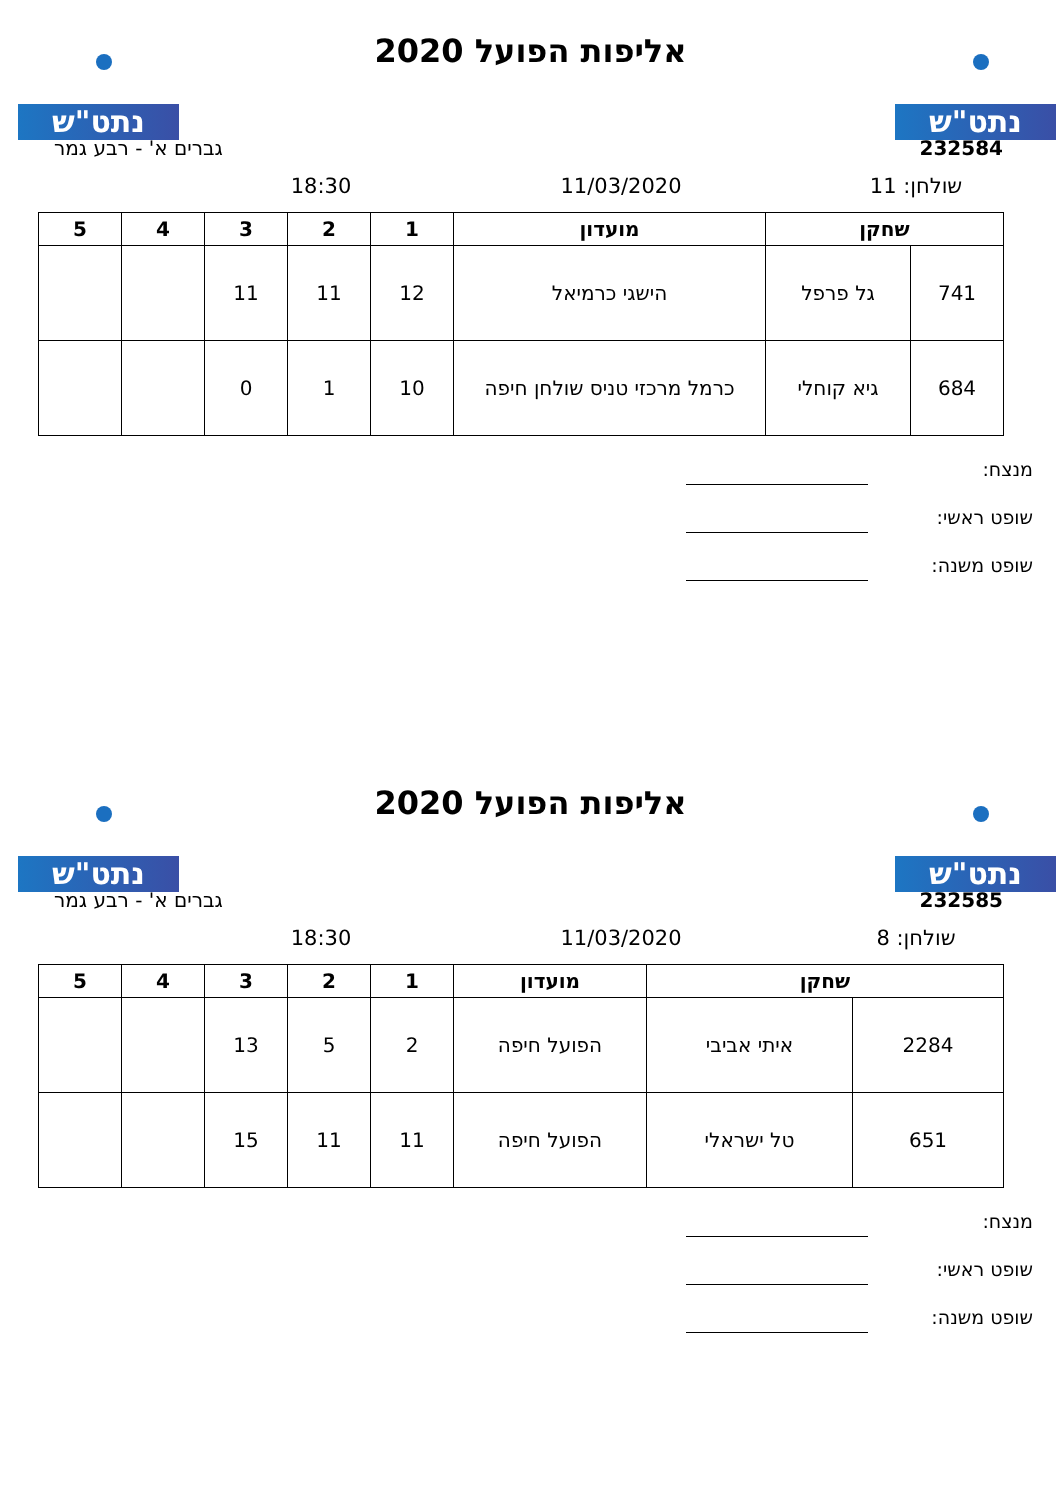נתט"ש נתט"ש
אליפות הפועל 2020
232584 גברים א' - רבע גמר
שולחן: 11 11/03/2020 18:30
| שחקן | | מועדון | 1 | 2 | 3 | 4 | 5 |
| --- | --- | --- | --- | --- | --- | --- | --- |
| 741 | גל פרפל | הישגי כרמיאל | 12 | 11 | 11 | | |
| 684 | גיא קוחלי | כרמל מרכזי טניס שולחן חיפה | 10 | 1 | 0 | | |
מנצח:
שופט ראשי:
שופט משנה:
נתט"ש נתט"ש
אליפות הפועל 2020
232585 גברים א' - רבע גמר
שולחן: 8 11/03/2020 18:30
| שחקן | | מועדון | 1 | 2 | 3 | 4 | 5 |
| --- | --- | --- | --- | --- | --- | --- | --- |
| 2284 | איתי אביבי | הפועל חיפה | 2 | 5 | 13 | | |
| 651 | טל ישראלי | הפועל חיפה | 11 | 11 | 15 | | |
מנצח:
שופט ראשי:
שופט משנה: